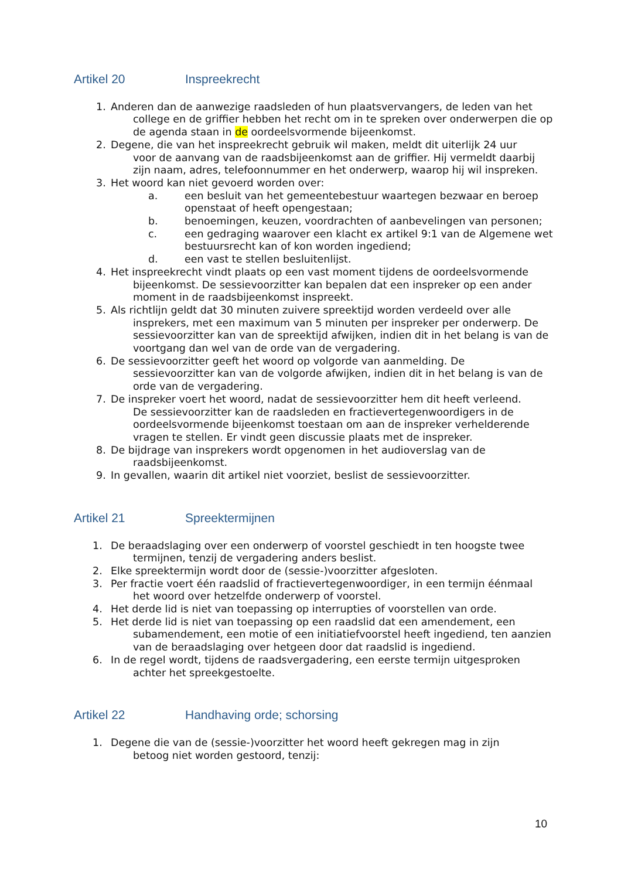Artikel 20 Inspreekrecht
1. Anderen dan de aanwezige raadsleden of hun plaatsvervangers, de leden van het
college en de griffier hebben het recht om in te spreken over onderwerpen die op de agenda staan in de oordeelsvormende bijeenkomst.
2. Degene, die van het inspreekrecht gebruik wil maken, meldt dit uiterlijk 24 uur
voor de aanvang van de raadsbijeenkomst aan de griffier. Hij vermeldt daarbij zijn naam, adres, telefoonnummer en het onderwerp, waarop hij wil inspreken.
3. Het woord kan niet gevoerd worden over:
a. een besluit van het gemeentebestuur waartegen bezwaar en beroep openstaat of heeft opengestaan;
b. benoemingen, keuzen, voordrachten of aanbevelingen van personen;
c. een gedraging waarover een klacht ex artikel 9:1 van de Algemene wet bestuursrecht kan of kon worden ingediend;
d. een vast te stellen besluitenlijst.
4. Het inspreekrecht vindt plaats op een vast moment tijdens de oordeelsvormende
bijeenkomst. De sessievoorzitter kan bepalen dat een inspreker op een ander moment in de raadsbijeenkomst inspreekt.
5. Als richtlijn geldt dat 30 minuten zuivere spreektijd worden verdeeld over alle
insprekers, met een maximum van 5 minuten per inspreker per onderwerp. De sessievoorzitter kan van de spreektijd afwijken, indien dit in het belang is van de voortgang dan wel van de orde van de vergadering.
6. De sessievoorzitter geeft het woord op volgorde van aanmelding. De
sessievoorzitter kan van de volgorde afwijken, indien dit in het belang is van de orde van de vergadering.
7. De inspreker voert het woord, nadat de sessievoorzitter hem dit heeft verleend.
De sessievoorzitter kan de raadsleden en fractievertegenwoordigers in de oordeelsvormende bijeenkomst toestaan om aan de inspreker verhelderende vragen te stellen. Er vindt geen discussie plaats met de inspreker.
8. De bijdrage van insprekers wordt opgenomen in het audioverslag van de
raadsbijeenkomst.
9. In gevallen, waarin dit artikel niet voorziet, beslist de sessievoorzitter.
Artikel 21 Spreektermijnen
1. De beraadslaging over een onderwerp of voorstel geschiedt in ten hoogste twee
termijnen, tenzij de vergadering anders beslist.
2. Elke spreektermijn wordt door de (sessie-)voorzitter afgesloten.
3. Per fractie voert één raadslid of fractievertegenwoordiger, in een termijn éénmaal
het woord over hetzelfde onderwerp of voorstel.
4. Het derde lid is niet van toepassing op interrupties of voorstellen van orde.
5. Het derde lid is niet van toepassing op een raadslid dat een amendement, een
subamendement, een motie of een initiatiefvoorstel heeft ingediend, ten aanzien van de beraadslaging over hetgeen door dat raadslid is ingediend.
6. In de regel wordt, tijdens de raadsvergadering, een eerste termijn uitgesproken
achter het spreekgestoelte.
Artikel 22 Handhaving orde; schorsing
1. Degene die van de (sessie-)voorzitter het woord heeft gekregen mag in zijn
betoog niet worden gestoord, tenzij:
10